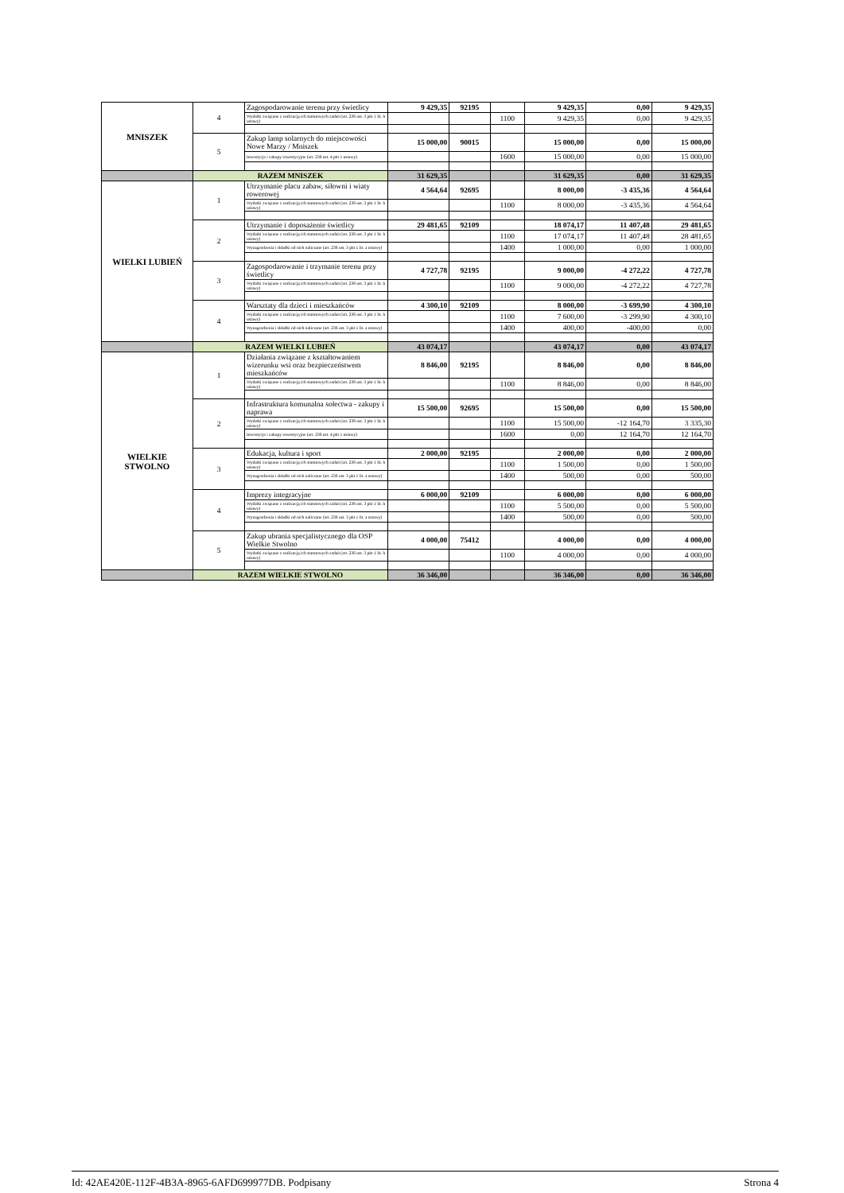| MNISZEK | 4 | Zagospodarowanie terenu przy świetlicy | 9 429,35 | 92195 | | 9 429,35 | 0,00 | 9 429,35 |
| | | Wydatki związane z realizacją ich statutowych zadań (art. 236 ust. 3 pkt 1 lit. b ustawy) | | | 1100 | 9 429,35 | 0,00 | 9 429,35 |
| | 5 | Zakup lamp solarnych do miejscowości Nowe Marzy / Mniszek | 15 000,00 | 90015 | | 15 000,00 | 0,00 | 15 000,00 |
| | | Inwestycje i zakupy inwestycyjne (art. 236 ust. 4 pkt 1 ustawy) | | | 1600 | 15 000,00 | 0,00 | 15 000,00 |
| | RAZEM MNISZEK | | 31 629,35 | | | 31 629,35 | 0,00 | 31 629,35 |
| WIELKI LUBIEŃ | 1 | Utrzymanie placu zabaw, siłowni i wiaty rowerowej | 4 564,64 | 92695 | | 8 000,00 | -3 435,36 | 4 564,64 |
| | | Wydatki związane z realizacją ich statutowych zadań (art. 236 ust. 3 pkt 1 lit. b ustawy) | | | 1100 | 8 000,00 | -3 435,36 | 4 564,64 |
| | 2 | Utrzymanie i doposażenie świetlicy | 29 481,65 | 92109 | | 18 074,17 | 11 407,48 | 29 481,65 |
| | | Wydatki związane z realizacją ich statutowych zadań (art. 236 ust. 3 pkt 1 lit. b ustawy) | | | 1100 | 17 074,17 | 11 407,48 | 28 481,65 |
| | | Wynagrodzenia i składki od nich naliczane (art. 236 ust. 3 pkt 1 lit. a ustawy) | | | 1400 | 1 000,00 | 0,00 | 1 000,00 |
| | 3 | Zagospodarowanie i trzymanie terenu przy świetlicy | 4 727,78 | 92195 | | 9 000,00 | -4 272,22 | 4 727,78 |
| | | Wydatki związane z realizacją ich statutowych zadań (art. 236 ust. 3 pkt 1 lit. b ustawy) | | | 1100 | 9 000,00 | -4 272,22 | 4 727,78 |
| | 4 | Warsztaty dla dzieci i mieszkańców | 4 300,10 | 92109 | | 8 000,00 | -3 699,90 | 4 300,10 |
| | | Wydatki związane z realizacją ich statutowych zadań (art. 236 ust. 3 pkt 1 lit. b ustawy) | | | 1100 | 7 600,00 | -3 299,90 | 4 300,10 |
| | | Wynagrodzenia i składki od nich naliczane (art. 236 ust. 3 pkt 1 lit. a ustawy) | | | 1400 | 400,00 | -400,00 | 0,00 |
| | RAZEM WIELKI LUBIEŃ | | 43 074,17 | | | 43 074,17 | 0,00 | 43 074,17 |
| WIELKIE STWOLNO | 1 | Działania związane z kształtowaniem wizerunku wsi oraz bezpieczeństwem mieszkańców | 8 846,00 | 92195 | | 8 846,00 | 0,00 | 8 846,00 |
| | | Wydatki związane z realizacją ich statutowych zadań (art. 236 ust. 3 pkt 1 lit. b ustawy) | | | 1100 | 8 846,00 | 0,00 | 8 846,00 |
| | 2 | Infrastruktura komunalna sołectwa - zakupy i naprawa | 15 500,00 | 92695 | | 15 500,00 | 0,00 | 15 500,00 |
| | | Wydatki związane z realizacją ich statutowych zadań (art. 236 ust. 3 pkt 1 lit. b ustawy) | | | 1100 | 15 500,00 | -12 164,70 | 3 335,30 |
| | | Inwestycje i zakupy inwestycyjne (art. 236 ust. 4 pkt 1 ustawy) | | | 1600 | 0,00 | 12 164,70 | 12 164,70 |
| | 3 | Edukacja, kultura i sport | 2 000,00 | 92195 | | 2 000,00 | 0,00 | 2 000,00 |
| | | Wydatki związane z realizacją ich statutowych zadań (art. 236 ust. 3 pkt 1 lit. b ustawy) | | | 1100 | 1 500,00 | 0,00 | 1 500,00 |
| | | Wynagrodzenia i składki od nich naliczane (art. 236 ust. 3 pkt 1 lit. a ustawy) | | | 1400 | 500,00 | 0,00 | 500,00 |
| | 4 | Imprezy integracyjne | 6 000,00 | 92109 | | 6 000,00 | 0,00 | 6 000,00 |
| | | Wydatki związane z realizacją ich statutowych zadań (art. 236 ust. 3 pkt 1 lit. b ustawy) | | | 1100 | 5 500,00 | 0,00 | 5 500,00 |
| | | Wynagrodzenia i składki od nich naliczane (art. 236 ust. 3 pkt 1 lit. a ustawy) | | | 1400 | 500,00 | 0,00 | 500,00 |
| | 5 | Zakup ubrania specjalistycznego dla OSP Wielkie Stwolno | 4 000,00 | 75412 | | 4 000,00 | 0,00 | 4 000,00 |
| | | Wydatki związane z realizacją ich statutowych zadań (art. 236 ust. 3 pkt 1 lit. b ustawy) | | | 1100 | 4 000,00 | 0,00 | 4 000,00 |
| | RAZEM WIELKIE STWOLNO | | 36 346,00 | | | 36 346,00 | 0,00 | 36 346,00 |
Id: 42AE420E-112F-4B3A-8965-6AFD699977DB. Podpisany Strona 4